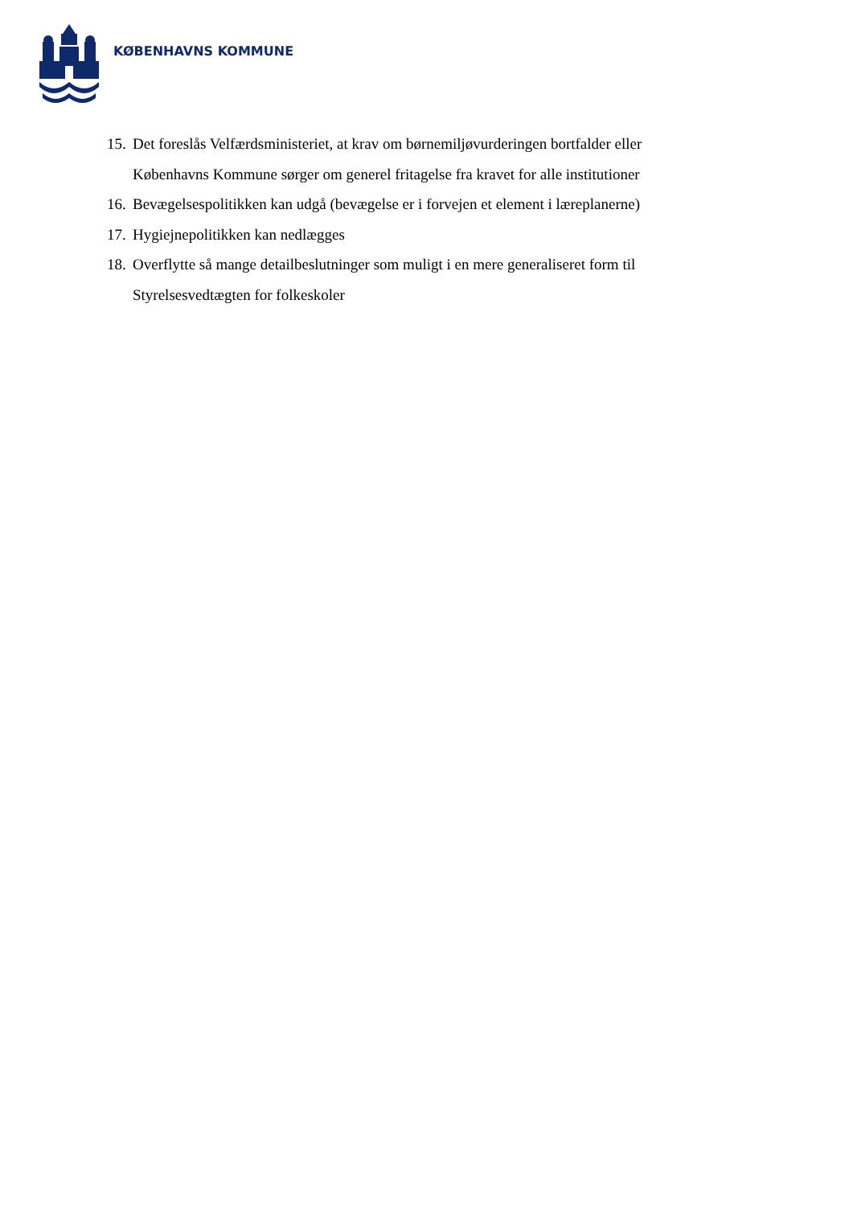KØBENHAVNS KOMMUNE
15. Det foreslås Velfærdsministeriet, at krav om børnemiljøvurderingen bortfalder eller Københavns Kommune sørger om generel fritagelse fra kravet for alle institutioner
16. Bevægelsespolitikken kan udgå (bevægelse er i forvejen et element i læreplanerne)
17. Hygiejnepolitikken kan nedlægges
18. Overflytte så mange detailbeslutninger som muligt i en mere generaliseret form til Styrelsesvedtægten for folkeskoler